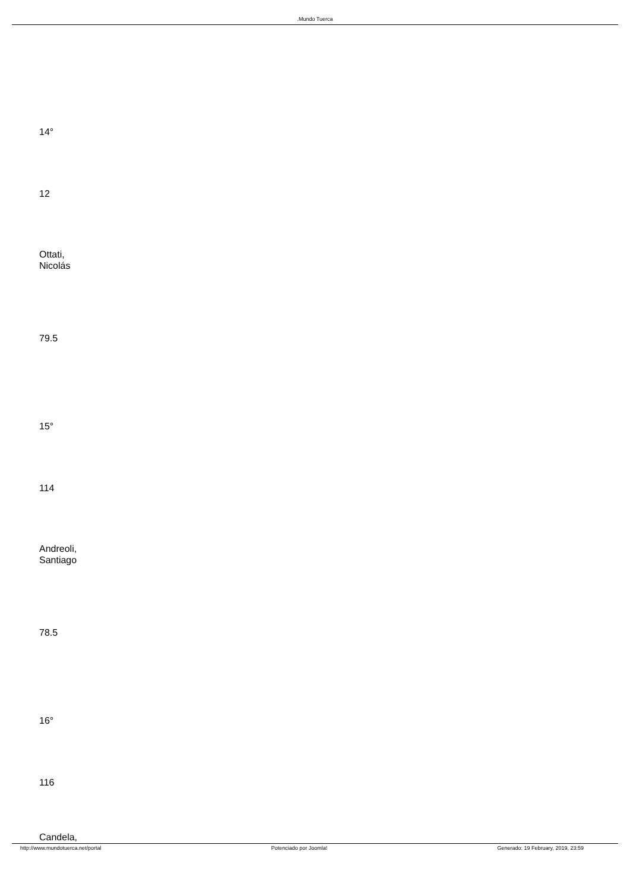.Mundo Tuerca
14°
12
Ottati,
Nicolás
79.5
15°
114
Andreoli,
Santiago
78.5
16°
116
Candela,
http://www.mundotuerca.net/portal Potenciado por Joomla! Generado: 19 February, 2019, 23:59